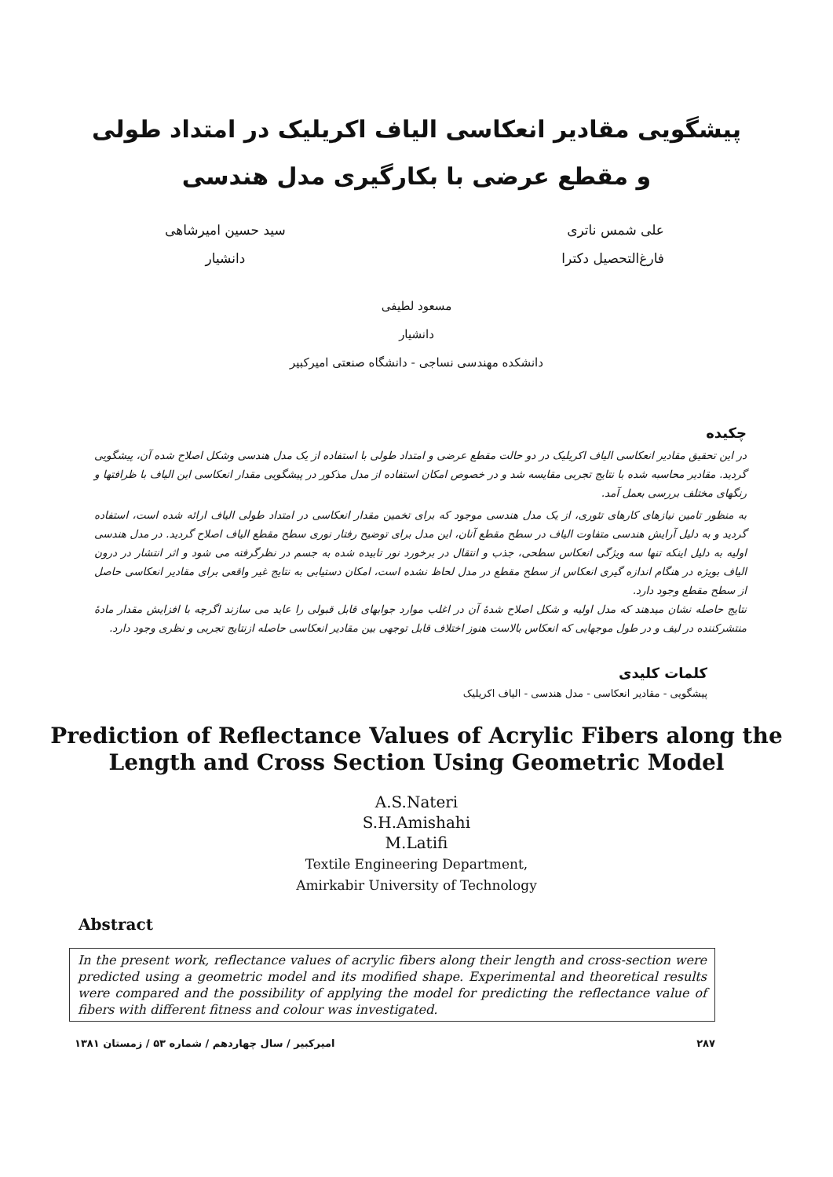پیشگویی مقادیر انعکاسی الیاف اکریلیک در امتداد طولی
و مقطع عرضی با بکارگیری مدل هندسی
علی شمس ناتری
فارغ‌التحصیل دکترا
سید حسین امیرشاهی
دانشیار
مسعود لطیفی
دانشیار
دانشکده مهندسی نساجی - دانشگاه صنعتی امیرکبیر
چکیده
در این تحقیق مقادیر انعکاسی الیاف اکریلیک در دو حالت مقطع عرضی و امتداد طولی با استفاده از یک مدل هندسی وشکل اصلاح شده آن، پیشگویی گردید. مقادیر محاسبه شده با نتایج تجربی مقایسه شد و در خصوص امکان استفاده از مدل مذکور در پیشگویی مقدار انعکاسی این الیاف با ظرافتها و رنگهای مختلف بررسی بعمل آمد.
به منظور تامین نیازهای کارهای تئوری، از یک مدل هندسی موجود که برای تخمین مقدار انعکاسی در امتداد طولی الیاف ارائه شده است، استفاده گردید و به دلیل آرایش هندسی متفاوت الیاف در سطح مقطع آنان، این مدل برای توضیح رفتار نوری سطح مقطع الیاف اصلاح گردید. در مدل هندسی اولیه به دلیل اینکه تنها سه ویژگی انعکاس سطحی، جذب و انتقال در برخورد نور تابیده شده به جسم در نظرگرفته می شود و اثر انتشار در درون الیاف بویژه در هنگام اندازه گیری انعکاس از سطح مقطع در مدل لحاظ نشده است، امکان دستیابی به نتایج غیر واقعی برای مقادیر انعکاسی حاصل از سطح مقطع وجود دارد.
نتایج حاصله نشان میدهند که مدل اولیه و شکل اصلاح شدهٔ آن در اغلب موارد جوابهای قابل قبولی را عاید می سازند اگرچه با افزایش مقدار مادهٔ منتشرکننده در لیف و در طول موجهایی که انعکاس بالاست هنوز اختلاف قابل توجهی بین مقادیر انعکاسی حاصله ازنتایج تجربی و نظری وجود دارد.
کلمات کلیدی
پیشگویی - مقادیر انعکاسی - مدل هندسی - الیاف اکریلیک
Prediction of Reflectance Values of Acrylic Fibers along the Length and Cross Section Using Geometric Model
A.S.Nateri
S.H.Amishahi
M.Latifi
Textile Engineering Department,
Amirkabir University of Technology
Abstract
In the present work, reflectance values of acrylic fibers along their length and cross-section were predicted using a geometric model and its modified shape. Experimental and theoretical results were compared and the possibility of applying the model for predicting the reflectance value of fibers with different fitness and colour was investigated.
امیرکبیر / سال چهاردهم / شماره ۵۳ / زمستان ۱۳۸۱ ۲۸۷